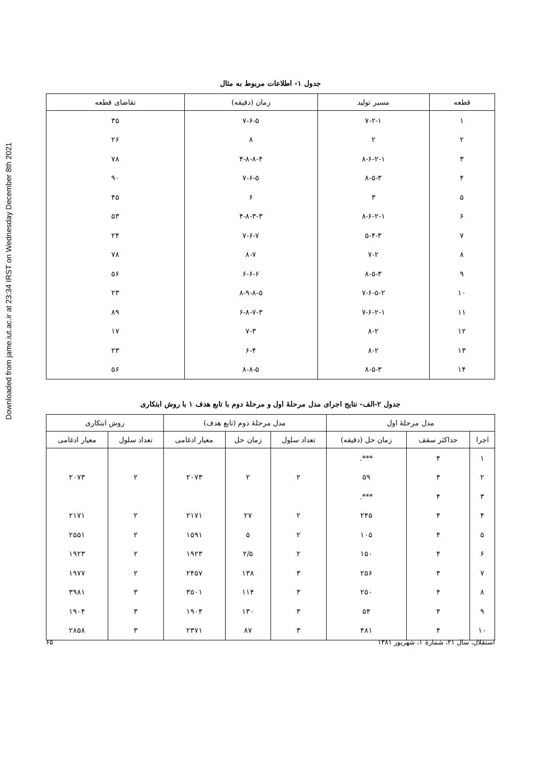Downloaded from jame.iut.ac.ir at 23:34 IRST on Wednesday December 8th 2021
جدول ۱- اطلاعات مربوط به مثال
| قطعه | مسیر تولید | زمان (دقیقه) | تقاضای قطعه |
| --- | --- | --- | --- |
| ۱ | ۷-۲-۱ | ۷-۶-۵ | ۳۵ |
| ۲ | ۲ | ۸ | ۲۶ |
| ۳ | ۸-۶-۲-۱ | ۴-۸-۸-۴ | ۷۸ |
| ۴ | ۸-۵-۳ | ۷-۶-۵ | ۹۰ |
| ۵ | ۳ | ۶ | ۴۵ |
| ۶ | ۸-۶-۲-۱ | ۴-۸-۳-۳ | ۵۳ |
| ۷ | ۵-۴-۳ | ۷-۶-۷ | ۲۴ |
| ۸ | ۷-۲ | ۸-۷ | ۷۸ |
| ۹ | ۸-۵-۳ | ۶-۶-۶ | ۵۶ |
| ۱۰ | ۷-۶-۵-۲ | ۸-۹-۸-۵ | ۲۳ |
| ۱۱ | ۷-۶-۲-۱ | ۶-۸-۷-۳ | ۸۹ |
| ۱۲ | ۸-۲ | ۷-۳ | ۱۷ |
| ۱۳ | ۸-۲ | ۶-۴ | ۲۳ |
| ۱۴ | ۸-۵-۳ | ۸-۸-۵ | ۵۶ |
جدول ۲-الف- نتایج اجرای مدل مرحلهٔ اول و مرحلهٔ دوم با تابع هدف ۱ با روش ابتکاری
| مدل مرحلهٔ اول | | | مدل مرحلهٔ دوم (تابع هدف) | | | روش ابتکاری | |
| --- | --- | --- | --- | --- | --- | --- | --- |
| اجرا | حداکثر سقف | زمان حل (دقیقه) | تعداد سلول | زمان حل | معیار ادغامی | تعداد سلول | معیار ادغامی |
| ۱ | ۴ | ***. | | | | | |
| ۲ | ۴ | ۵۹ | ۲ | ۲ | ۲۰۷۳ | ۲ | ۲۰۷۳ |
| ۳ | ۴ | ***. | | | | | |
| ۴ | ۴ | ۲۴۵ | ۲ | ۲۷ | ۲۱۷۱ | ۲ | ۲۱۷۱ |
| ۵ | ۴ | ۱۰۵ | ۲ | ۵ | ۱۵۹۱ | ۲ | ۲۵۵۱ |
| ۶ | ۴ | ۱۵۰ | ۲ | ۲/۵ | ۱۹۲۳ | ۲ | ۱۹۲۳ |
| ۷ | ۴ | ۲۵۶ | ۳ | ۱۳۸ | ۲۴۵۷ | ۲ | ۱۹۷۷ |
| ۸ | ۴ | ۲۵۰ | ۳ | ۱۱۴ | ۳۵۰۱ | ۳ | ۳۹۸۱ |
| ۹ | ۴ | ۵۴ | ۳ | ۱۳۰ | ۱۹۰۴ | ۳ | ۱۹۰۴ |
| ۱۰ | ۴ | ۴۸۱ | ۳ | ۸۷ | ۲۳۷۱ | ۳ | ۲۸۵۸ |
استقلال، سال ۲۱، شمارهٔ ۱، شهریور ۱۳۸۱ ۶۵